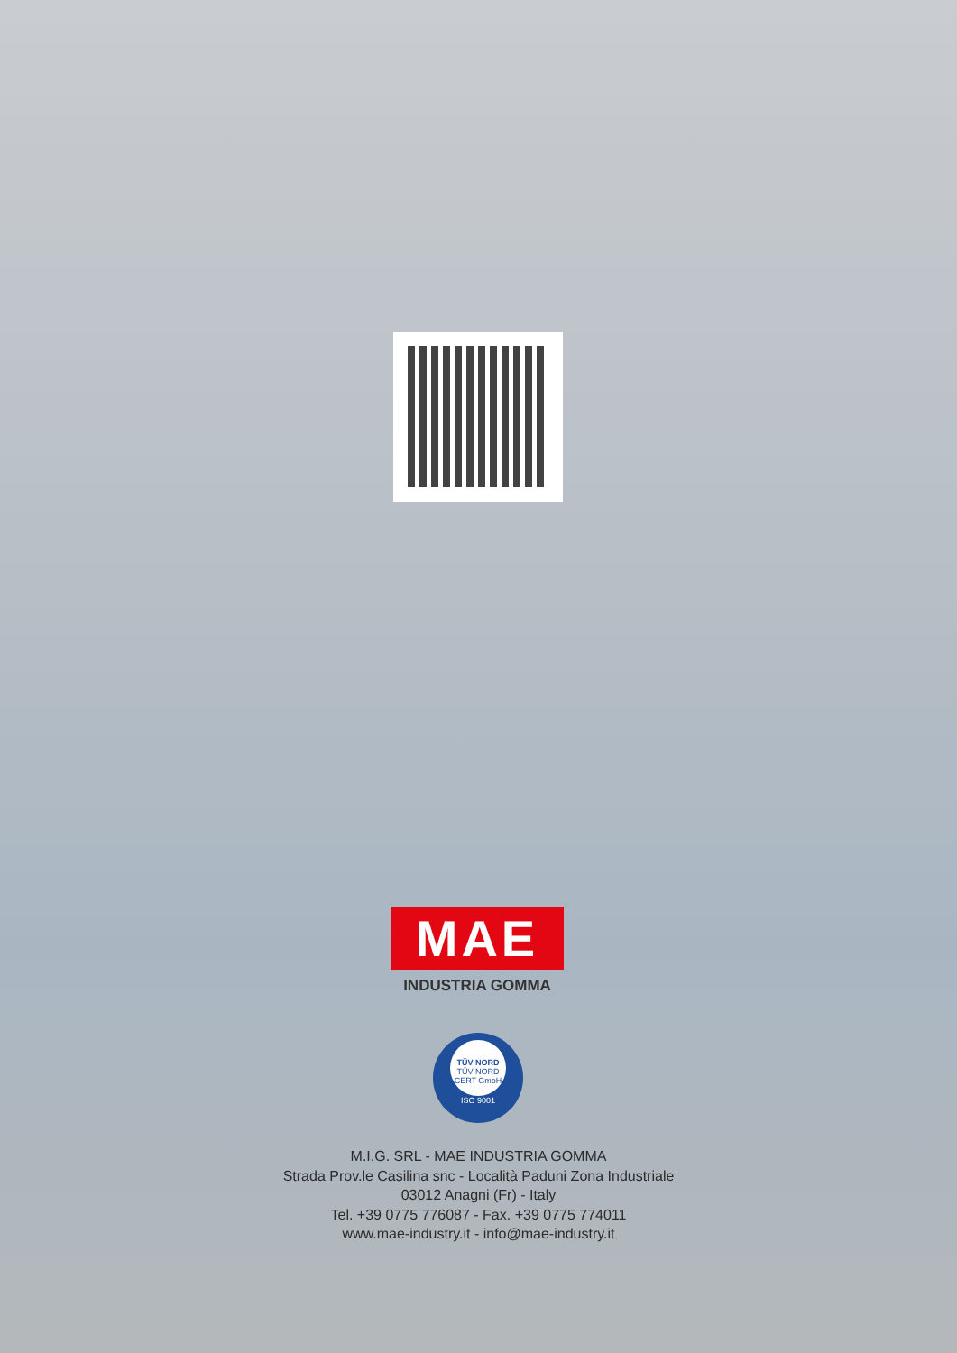MAE
INDUSTRIA GOMMA
TÜV NORD
TÜV NORD CERT GmbH
ISO 9001
M.I.G. SRL - MAE INDUSTRIA GOMMA
Strada Prov.le Casilina snc - Località Paduni Zona Industriale
03012 Anagni (Fr) - Italy
Tel. +39 0775 776087 - Fax. +39 0775 774011
www.mae-industry.it - info@mae-industry.it